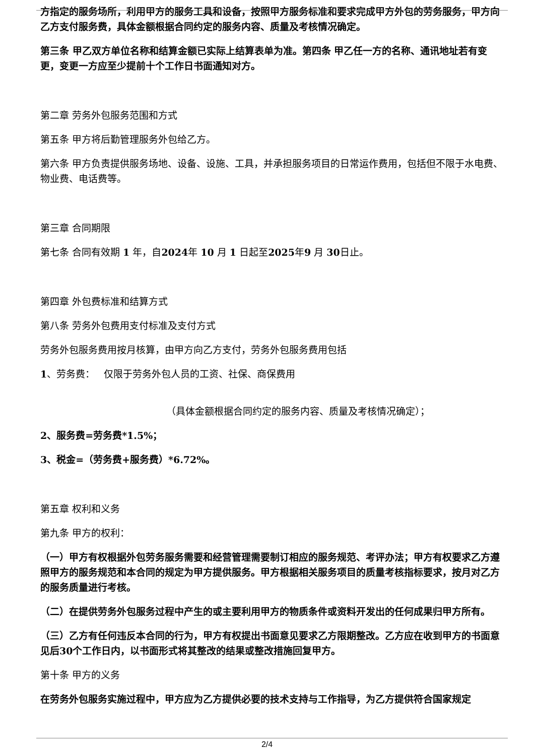方指定的服务场所，利用甲方的服务工具和设备，按照甲方服务标准和要求完成甲方外包的劳务服务，甲方向乙方支付服务费，具体金额根据合同约定的服务内容、质量及考核情况确定。
第三条 甲乙双方单位名称和结算金额已实际上结算表单为准。第四条 甲乙任一方的名称、通讯地址若有变更，变更一方应至少提前十个工作日书面通知对方。
第二章 劳务外包服务范围和方式
第五条 甲方将后勤管理服务外包给乙方。
第六条 甲方负责提供服务场地、设备、设施、工具，并承担服务项目的日常运作费用，包括但不限于水电费、物业费、电话费等。
第三章 合同期限
第七条 合同有效期 1 年，自2024年 10 月 1 日起至2025年9 月 30日止。
第四章 外包费标准和结算方式
第八条 劳务外包费用支付标准及支付方式
劳务外包服务费用按月核算，由甲方向乙方支付，劳务外包服务费用包括
1、劳务费： 仅限于劳务外包人员的工资、社保、商保费用
（具体金额根据合同约定的服务内容、质量及考核情况确定）；
2、服务费=劳务费*1.5%；
3、税金=（劳务费+服务费）*6.72%。
第五章 权利和义务
第九条 甲方的权利：
（一）甲方有权根据外包劳务服务需要和经营管理需要制订相应的服务规范、考评办法；甲方有权要求乙方遵照甲方的服务规范和本合同的规定为甲方提供服务。甲方根据相关服务项目的质量考核指标要求，按月对乙方的服务质量进行考核。
（二）在提供劳务外包服务过程中产生的或主要利用甲方的物质条件或资料开发出的任何成果归甲方所有。
（三）乙方有任何违反本合同的行为，甲方有权提出书面意见要求乙方限期整改。乙方应在收到甲方的书面意见后30个工作日内，以书面形式将其整改的结果或整改措施回复甲方。
第十条 甲方的义务
在劳务外包服务实施过程中，甲方应为乙方提供必要的技术支持与工作指导，为乙方提供符合国家规定
2/4